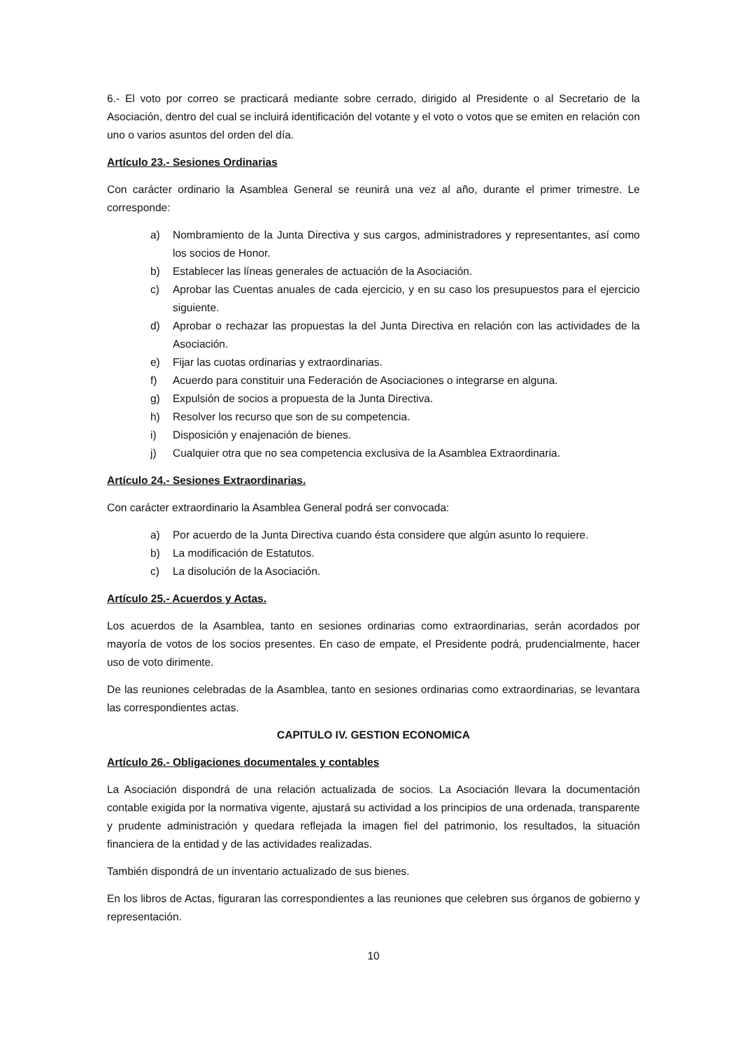6.- El voto por correo se practicará mediante sobre cerrado, dirigido al Presidente o al Secretario de la Asociación, dentro del cual se incluirá identificación del votante y el voto o votos que se emiten en relación con uno o varios asuntos del orden del día.
Artículo 23.- Sesiones Ordinarias
Con carácter ordinario la Asamblea General se reunirá una vez al año, durante el primer trimestre. Le corresponde:
a) Nombramiento de la Junta Directiva y sus cargos, administradores y representantes, así como los socios de Honor.
b) Establecer las líneas generales de actuación de la Asociación.
c) Aprobar las Cuentas anuales de cada ejercicio, y en su caso los presupuestos para el ejercicio siguiente.
d) Aprobar o rechazar las propuestas la del Junta Directiva en relación con las actividades de la Asociación.
e) Fijar las cuotas ordinarias y extraordinarias.
f) Acuerdo para constituir una Federación de Asociaciones o integrarse en alguna.
g) Expulsión de socios a propuesta de la Junta Directiva.
h) Resolver los recurso que son de su competencia.
i) Disposición y enajenación de bienes.
j) Cualquier otra que no sea competencia exclusiva de la Asamblea Extraordinaria.
Artículo 24.- Sesiones Extraordinarias.
Con carácter extraordinario la Asamblea General podrá ser convocada:
a) Por acuerdo de la Junta Directiva cuando ésta considere que algún asunto lo requiere.
b) La modificación de Estatutos.
c) La disolución de la Asociación.
Artículo 25.- Acuerdos y Actas.
Los acuerdos de la Asamblea, tanto en sesiones ordinarias como extraordinarias, serán acordados por mayoría de votos de los socios presentes. En caso de empate, el Presidente podrá, prudencialmente, hacer uso de voto dirimente.
De las reuniones celebradas de la Asamblea, tanto en sesiones ordinarias como extraordinarias, se levantara las correspondientes actas.
CAPITULO IV. GESTION ECONOMICA
Artículo 26.- Obligaciones documentales y contables
La Asociación dispondrá de una relación actualizada de socios. La Asociación llevara la documentación contable exigida por la normativa vigente, ajustará su actividad a los principios de una ordenada, transparente y prudente administración y quedara reflejada la imagen fiel del patrimonio, los resultados, la situación financiera de la entidad y de las actividades realizadas.
También dispondrá de un inventario actualizado de sus bienes.
En los libros de Actas, figuraran las correspondientes a las reuniones que celebren sus órganos de gobierno y representación.
10